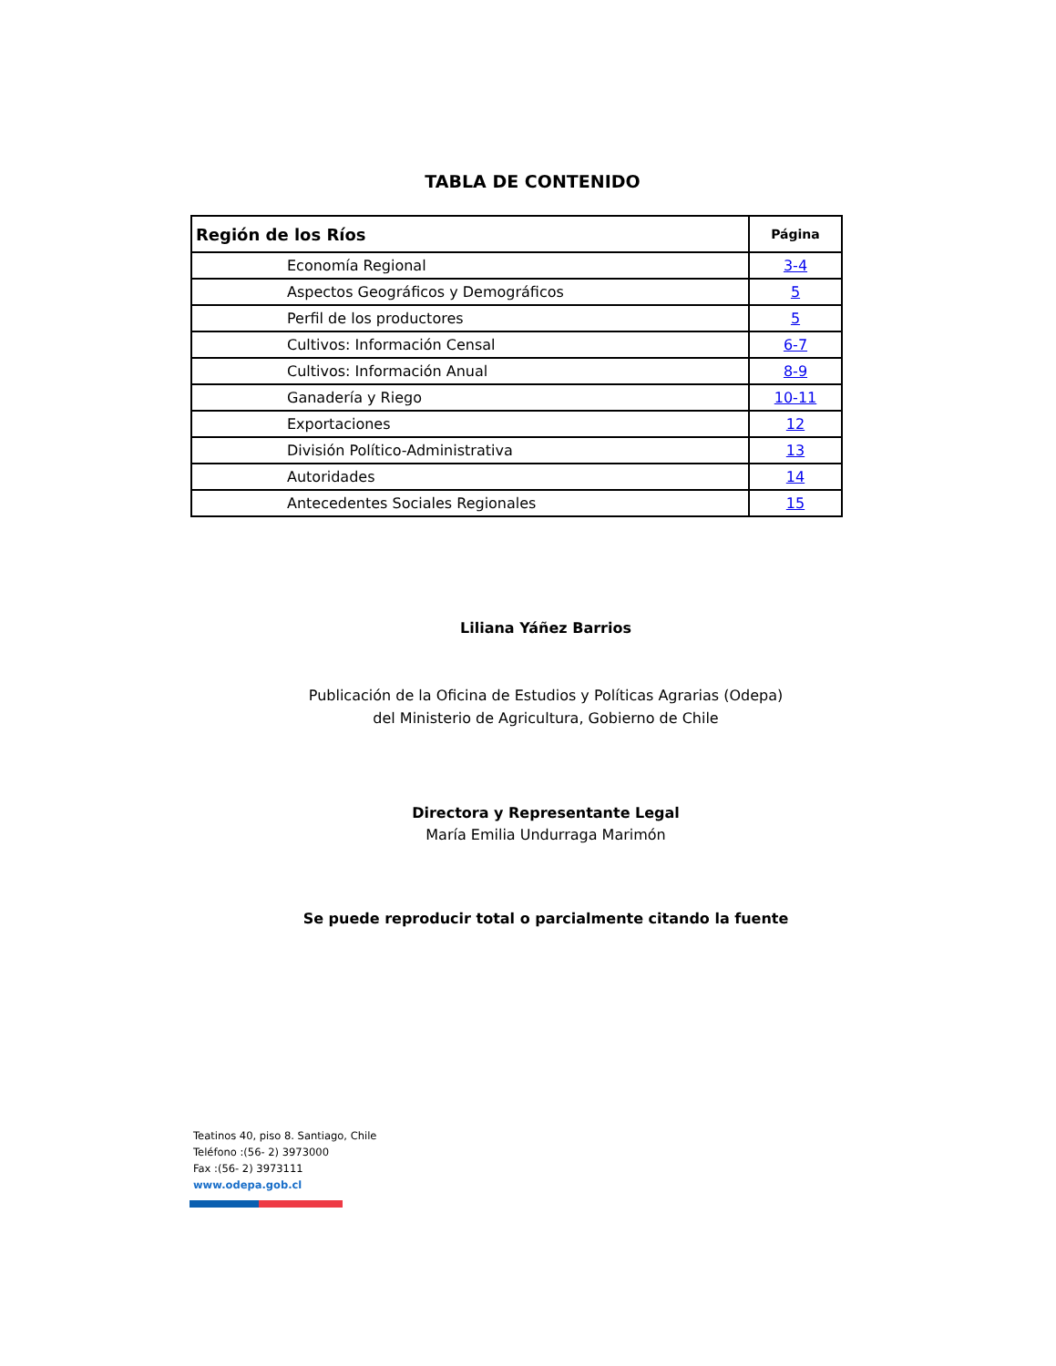TABLA DE CONTENIDO
| Región de los Ríos | Página |
| --- | --- |
| Economía Regional | 3-4 |
| Aspectos Geográficos y Demográficos | 5 |
| Perfil de los productores | 5 |
| Cultivos: Información Censal | 6-7 |
| Cultivos: Información Anual | 8-9 |
| Ganadería y Riego | 10-11 |
| Exportaciones | 12 |
| División Político-Administrativa | 13 |
| Autoridades | 14 |
| Antecedentes Sociales Regionales | 15 |
Liliana Yáñez Barrios
Publicación de la Oficina de Estudios y Políticas Agrarias (Odepa)
del Ministerio de Agricultura, Gobierno de Chile
Directora y Representante Legal
María Emilia Undurraga Marimón
Se puede reproducir total o parcialmente citando la fuente
Teatinos 40, piso 8. Santiago, Chile
Teléfono :(56- 2) 3973000
Fax :(56- 2) 3973111
www.odepa.gob.cl